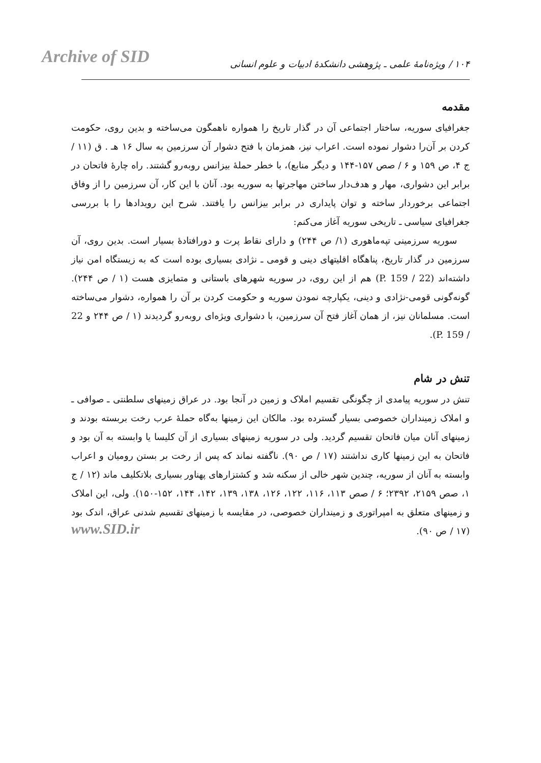Archive of SID
۱۰۴ / ویژه‌نامهٔ علمی ـ پژوهشی دانشکدهٔ ادبیات و علوم انسانی
مقدمه
جغرافیای سوریه، ساختار اجتماعی آن در گذار تاریخ را همواره ناهمگون می‌ساخته و بدین روی، حکومت کردن بر آن‌را دشوار نموده است. اعراب نیز، همزمان با فتح دشوار آن سرزمین به سال ۱۶ هـ . ق (۱۱ / ج ۴، ص ۱۵۹ و ۶ / صص ۱۵۷-۱۴۴ و دیگر منابع)، با خطر حملهٔ بیزانس روبه‌رو گشتند. راه چارهٔ فاتحان در برابر این دشواری، مهار و هدف‌دار ساختن مهاجرتها به سوریه بود. آنان با این کار، آن سرزمین را از وفاق اجتماعی برخوردار ساخته و توان پایداری در برابر بیزانس را یافتند. شرح این رویدادها را با بررسی جغرافیای سیاسی ـ تاریخی سوریه آغاز می‌کنم:
سوریه سرزمینی تپه‌ماهوری (۱/ ص ۲۴۴) و دارای نقاط پرت و دورافتادهٔ بسیار است. بدین روی، آن سرزمین در گذار تاریخ، پناهگاه اقلیتهای دینی و قومی ـ نژادی بسیاری بوده است که به زیستگاه امن نیاز داشته‌اند (22 / P. 159) هم از این روی، در سوریه شهرهای باستانی و متمایزی هست (۱ / ص ۲۴۴). گونه‌گونی قومی-نژادی و دینی، یکپارچه نمودن سوریه و حکومت کردن بر آن را همواره، دشوار می‌ساخته است. مسلمانان نیز، از همان آغاز فتح آن سرزمین، با دشواری ویژه‌ای روبه‌رو گردیدند (۱ / ص ۲۴۴ و 22 / P. 159).
تنش در شام
تنش در سوریه پیامدی از چگونگی تقسیم املاک و زمین در آنجا بود. در عراق زمینهای سلطنتی ـ صوافی ـ و املاک زمینداران خصوصی بسیار گسترده بود. مالکان این زمینها به‌گاه حملهٔ عرب رخت بربسته بودند و زمینهای آنان میان فاتحان تقسیم گردید. ولی در سوریه زمینهای بسیاری از آن کلیسا یا وابسته به آن بود و فاتحان به این زمینها کاری نداشتند (۱۷ / ص ۹۰). ناگفته نماند که پس از رخت بر بستن رومیان و اعراب وابسته به آنان از سوریه، چندین شهر خالی از سکنه شد و کشتزارهای پهناور بسیاری بلاتکلیف ماند (۱۲ / ج ۱، صص ۲۱۵۹، ۲۳۹۲؛ ۶ / صص ۱۱۳، ۱۱۶، ۱۲۲، ۱۲۶، ۱۳۸، ۱۳۹، ۱۴۲، ۱۴۴، ۱۵۲-۱۵۰). ولی، این املاک و زمینهای متعلق به امپراتوری و زمینداران خصوصی، در مقایسه با زمینهای تقسیم شدنی عراق، اندک بود (۱۷ / ص ۹۰).
www.SID.ir